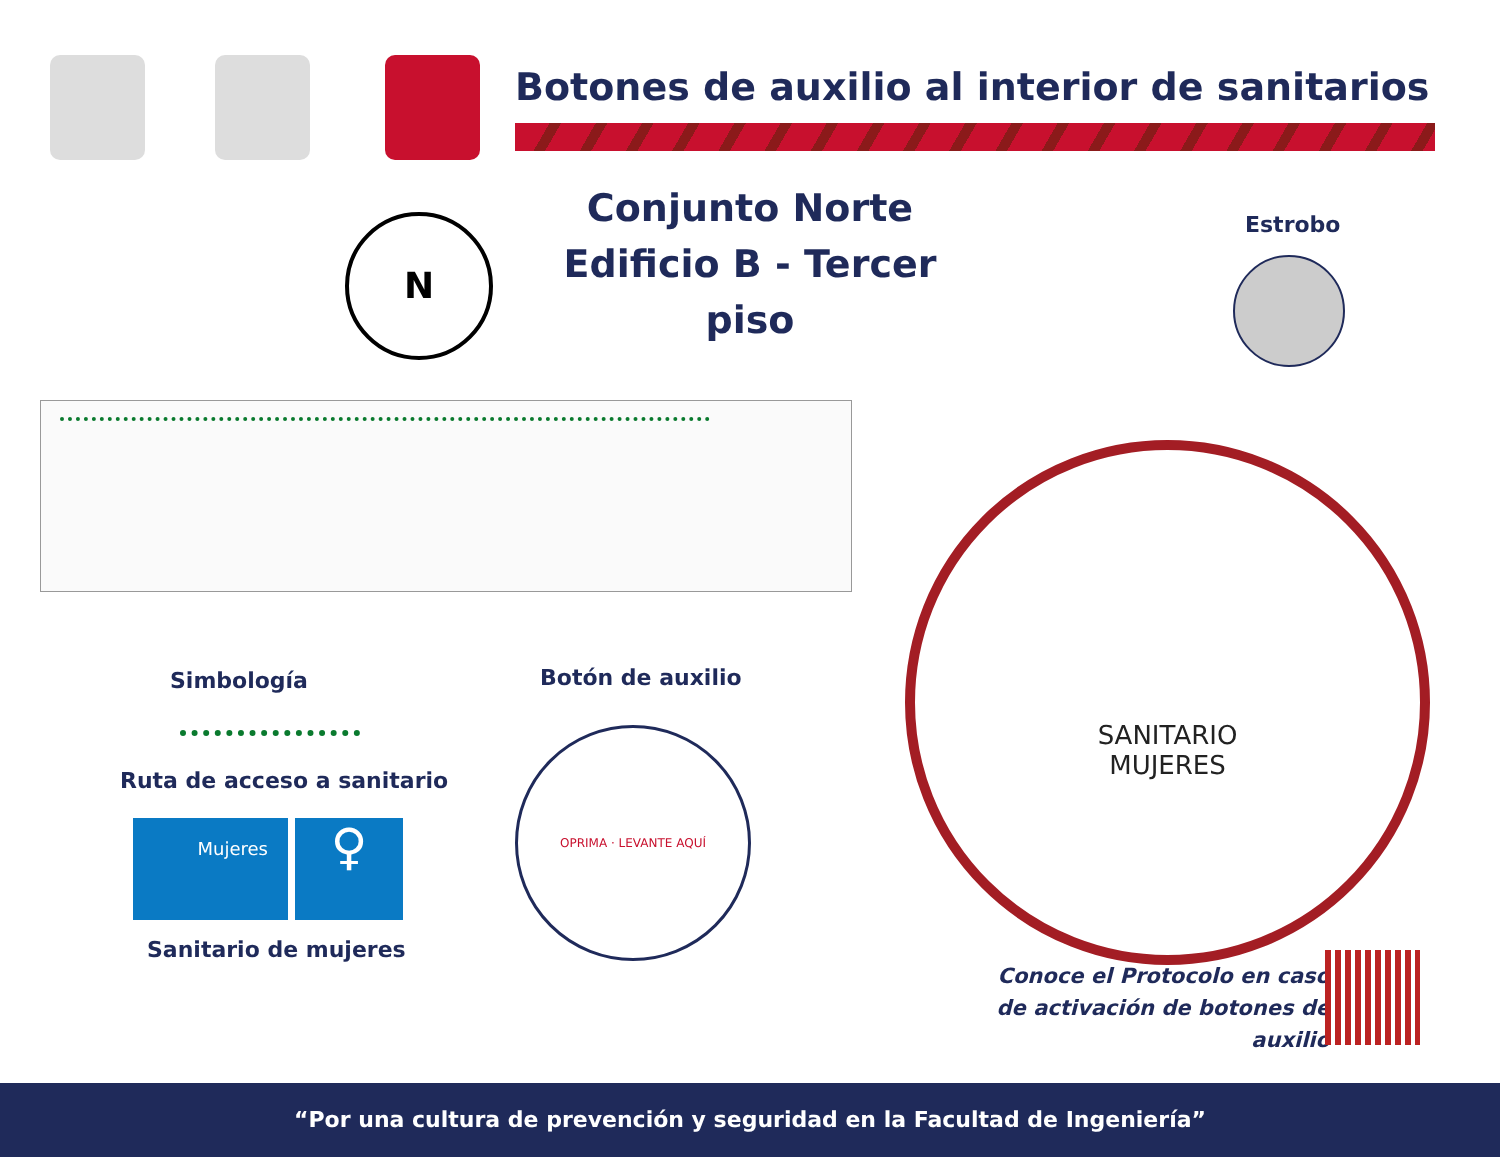Botones de auxilio al interior de sanitarios
N
Conjunto Norte
Edificio B - Tercer piso
Estrobo
SANITARIO
MUJERES
Simbología
Ruta de acceso a sanitario
Mujeres ♀
Sanitario de mujeres
Botón de auxilio
OPRIMA · LEVANTE AQUÍ
Conoce el Protocolo en caso
de activación de botones de auxilio
“Por una cultura de prevención y seguridad en la Facultad de Ingeniería”